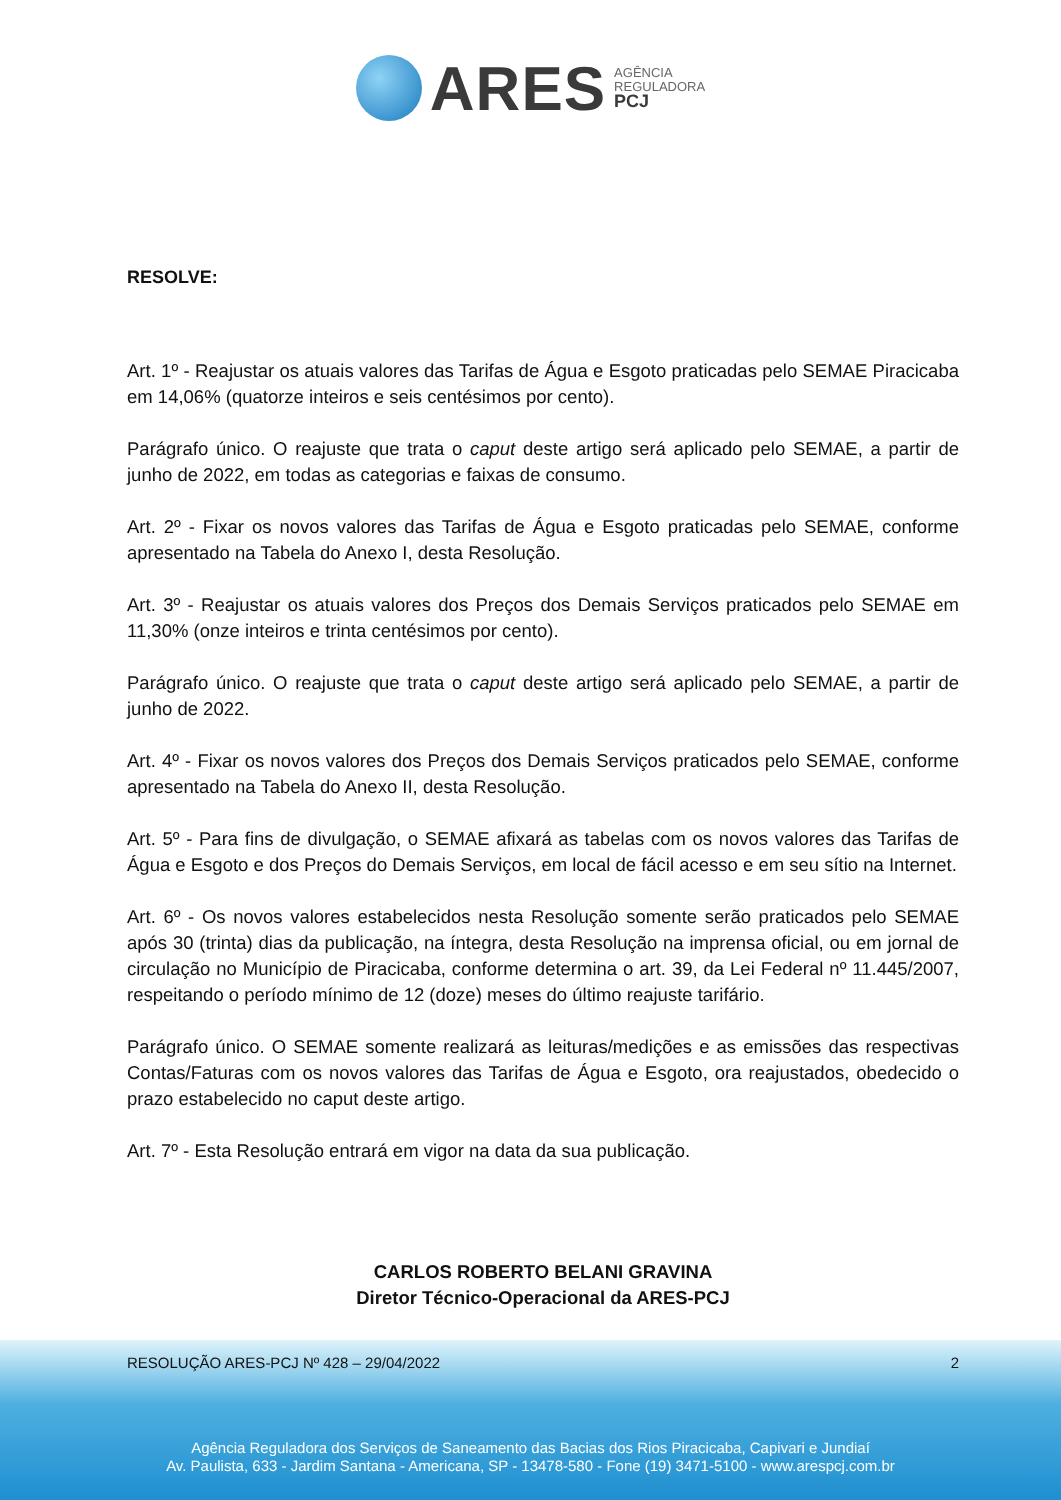ARES
AGÊNCIA
REGULADORA
PCJ
RESOLVE:
Art. 1º - Reajustar os atuais valores das Tarifas de Água e Esgoto praticadas pelo SEMAE Piracicaba em 14,06% (quatorze inteiros e seis centésimos por cento).
Parágrafo único. O reajuste que trata o caput deste artigo será aplicado pelo SEMAE, a partir de junho de 2022, em todas as categorias e faixas de consumo.
Art. 2º - Fixar os novos valores das Tarifas de Água e Esgoto praticadas pelo SEMAE, conforme apresentado na Tabela do Anexo I, desta Resolução.
Art. 3º - Reajustar os atuais valores dos Preços dos Demais Serviços praticados pelo SEMAE em 11,30% (onze inteiros e trinta centésimos por cento).
Parágrafo único. O reajuste que trata o caput deste artigo será aplicado pelo SEMAE, a partir de junho de 2022.
Art. 4º - Fixar os novos valores dos Preços dos Demais Serviços praticados pelo SEMAE, conforme apresentado na Tabela do Anexo II, desta Resolução.
Art. 5º - Para fins de divulgação, o SEMAE afixará as tabelas com os novos valores das Tarifas de Água e Esgoto e dos Preços do Demais Serviços, em local de fácil acesso e em seu sítio na Internet.
Art. 6º - Os novos valores estabelecidos nesta Resolução somente serão praticados pelo SEMAE após 30 (trinta) dias da publicação, na íntegra, desta Resolução na imprensa oficial, ou em jornal de circulação no Município de Piracicaba, conforme determina o art. 39, da Lei Federal nº 11.445/2007, respeitando o período mínimo de 12 (doze) meses do último reajuste tarifário.
Parágrafo único. O SEMAE somente realizará as leituras/medições e as emissões das respectivas Contas/Faturas com os novos valores das Tarifas de Água e Esgoto, ora reajustados, obedecido o prazo estabelecido no caput deste artigo.
Art. 7º - Esta Resolução entrará em vigor na data da sua publicação.
CARLOS ROBERTO BELANI GRAVINA
Diretor Técnico-Operacional da ARES-PCJ
RESOLUÇÃO ARES-PCJ Nº 428 – 29/04/2022 2
Agência Reguladora dos Serviços de Saneamento das Bacias dos Rios Piracicaba, Capivari e Jundiaí
Av. Paulista, 633 - Jardim Santana - Americana, SP - 13478-580 - Fone (19) 3471-5100 - www.arespcj.com.br